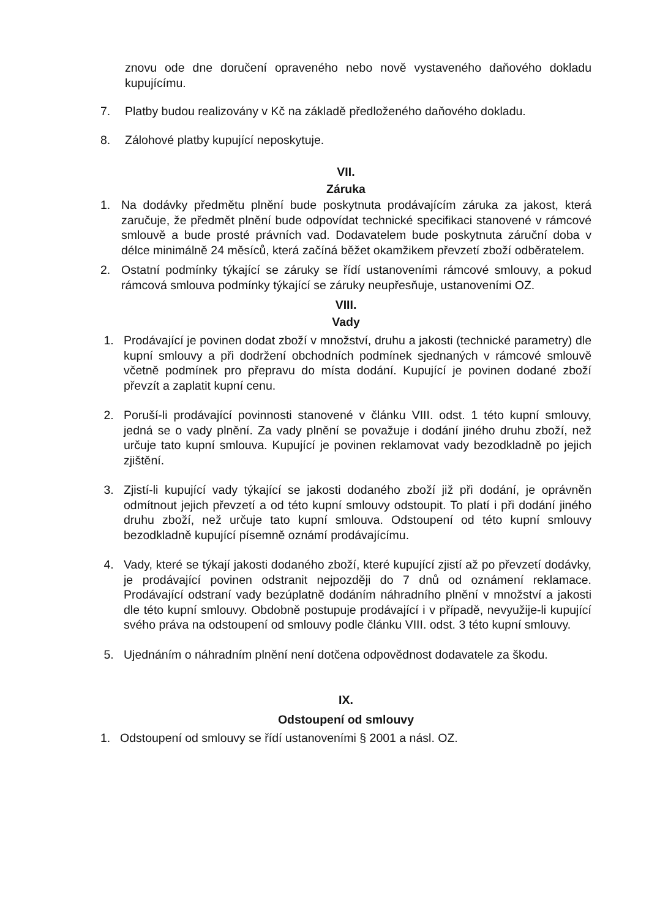znovu ode dne doručení opraveného nebo nově vystaveného daňového dokladu kupujícímu.
7. Platby budou realizovány v Kč na základě předloženého daňového dokladu.
8. Zálohové platby kupující neposkytuje.
VII.
Záruka
1. Na dodávky předmětu plnění bude poskytnuta prodávajícím záruka za jakost, která zaručuje, že předmět plnění bude odpovídat technické specifikaci stanovené v rámcové smlouvě a bude prosté právních vad. Dodavatelem bude poskytnuta záruční doba v délce minimálně 24 měsíců, která začíná běžet okamžikem převzetí zboží odběratelem.
2. Ostatní podmínky týkající se záruky se řídí ustanoveními rámcové smlouvy, a pokud rámcová smlouva podmínky týkající se záruky neupřesňuje, ustanoveními OZ.
VIII.
Vady
1. Prodávající je povinen dodat zboží v množství, druhu a jakosti (technické parametry) dle kupní smlouvy a při dodržení obchodních podmínek sjednaných v rámcové smlouvě včetně podmínek pro přepravu do místa dodání. Kupující je povinen dodané zboží převzít a zaplatit kupní cenu.
2. Poruší-li prodávající povinnosti stanovené v článku VIII. odst. 1 této kupní smlouvy, jedná se o vady plnění. Za vady plnění se považuje i dodání jiného druhu zboží, než určuje tato kupní smlouva. Kupující je povinen reklamovat vady bezodkladně po jejich zjištění.
3. Zjistí-li kupující vady týkající se jakosti dodaného zboží již při dodání, je oprávněn odmítnout jejich převzetí a od této kupní smlouvy odstoupit. To platí i při dodání jiného druhu zboží, než určuje tato kupní smlouva. Odstoupení od této kupní smlouvy bezodkladně kupující písemně oznámí prodávajícímu.
4. Vady, které se týkají jakosti dodaného zboží, které kupující zjistí až po převzetí dodávky, je prodávající povinen odstranit nejpozději do 7 dnů od oznámení reklamace. Prodávající odstraní vady bezúplatně dodáním náhradního plnění v množství a jakosti dle této kupní smlouvy. Obdobně postupuje prodávající i v případě, nevyužije-li kupující svého práva na odstoupení od smlouvy podle článku VIII. odst. 3 této kupní smlouvy.
5. Ujednáním o náhradním plnění není dotčena odpovědnost dodavatele za škodu.
IX.
Odstoupení od smlouvy
1. Odstoupení od smlouvy se řídí ustanoveními § 2001 a násl. OZ.